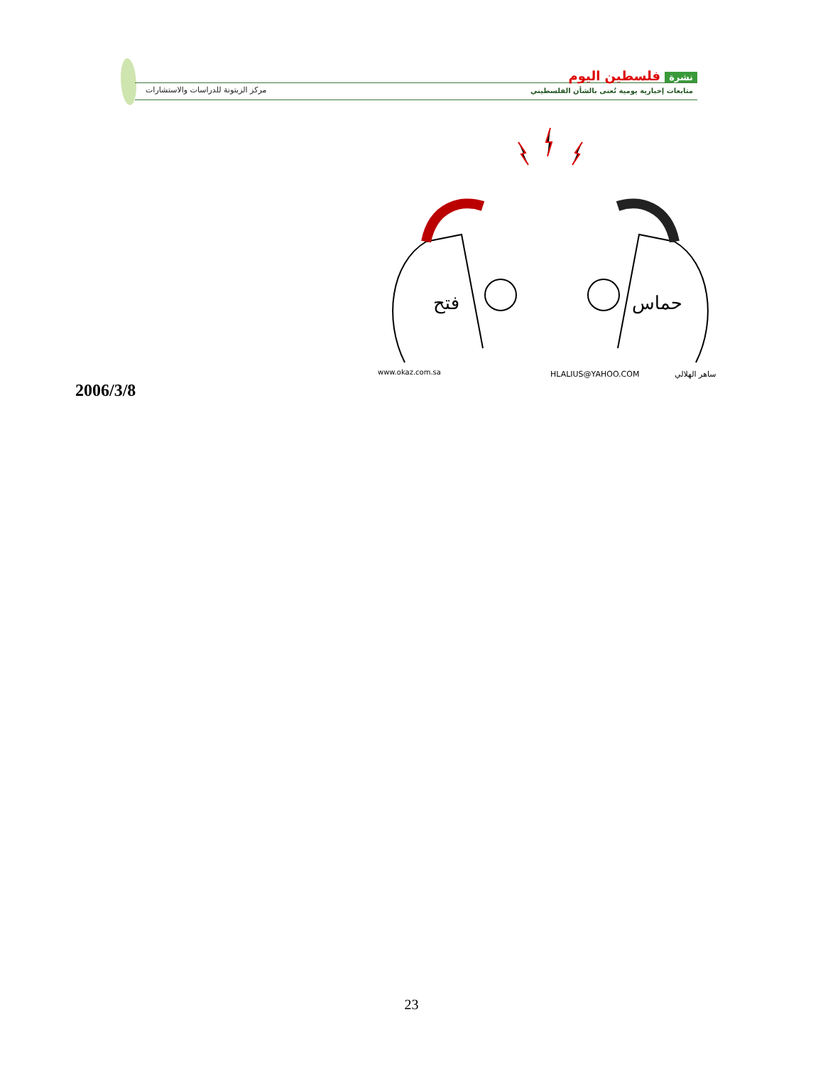مركز الزيتونة للدراسات والاستشارات
نشرة فلسطين اليوم
متابعات إخبارية يومية تُعنى بالشأن الفلسطيني
فتح
حماس
www.okaz.com.sa
HLALIUS@YAHOO.COM
ساهر الهلالي
2006/3/8
23